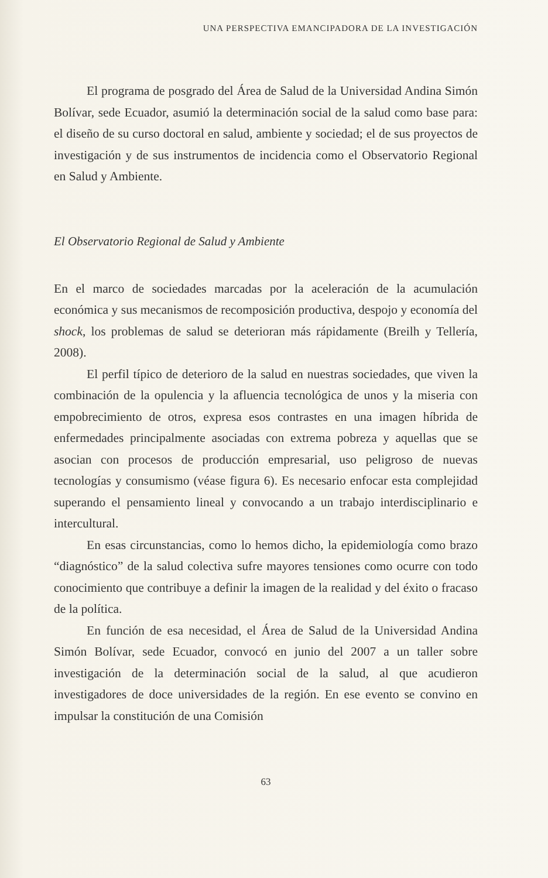UNA PERSPECTIVA EMANCIPADORA DE LA INVESTIGACIÓN
El programa de posgrado del Área de Salud de la Universidad Andina Simón Bolívar, sede Ecuador, asumió la determinación social de la salud como base para: el diseño de su curso doctoral en salud, ambiente y sociedad; el de sus proyectos de investigación y de sus instrumentos de incidencia como el Observatorio Regional en Salud y Ambiente.
El Observatorio Regional de Salud y Ambiente
En el marco de sociedades marcadas por la aceleración de la acumulación económica y sus mecanismos de recomposición productiva, despojo y economía del shock, los problemas de salud se deterioran más rápidamente (Breilh y Tellería, 2008).
El perfil típico de deterioro de la salud en nuestras sociedades, que viven la combinación de la opulencia y la afluencia tecnológica de unos y la miseria con empobrecimiento de otros, expresa esos contrastes en una imagen híbrida de enfermedades principalmente asociadas con extrema pobreza y aquellas que se asocian con procesos de producción empresarial, uso peligroso de nuevas tecnologías y consumismo (véase figura 6). Es necesario enfocar esta complejidad superando el pensamiento lineal y convocando a un trabajo interdisciplinario e intercultural.
En esas circunstancias, como lo hemos dicho, la epidemiología como brazo “diagnóstico” de la salud colectiva sufre mayores tensiones como ocurre con todo conocimiento que contribuye a definir la imagen de la realidad y del éxito o fracaso de la política.
En función de esa necesidad, el Área de Salud de la Universidad Andina Simón Bolívar, sede Ecuador, convocó en junio del 2007 a un taller sobre investigación de la determinación social de la salud, al que acudieron investigadores de doce universidades de la región. En ese evento se convino en impulsar la constitución de una Comisión
63